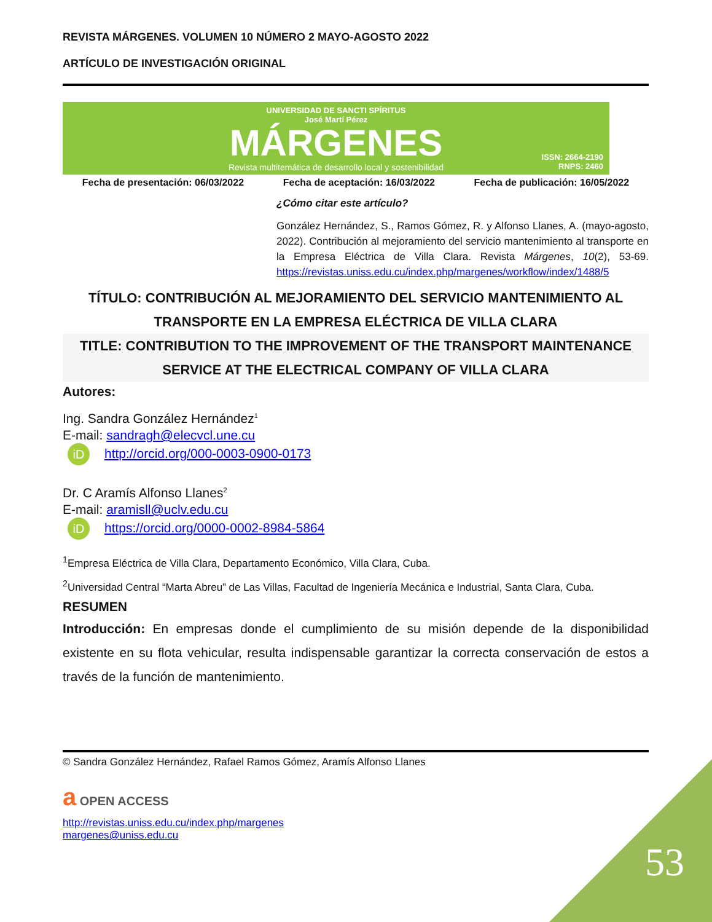REVISTA MÁRGENES. VOLUMEN 10 NÚMERO 2 MAYO-AGOSTO 2022
ARTÍCULO DE INVESTIGACIÓN ORIGINAL
UNIVERSIDAD DE SANCTI SPÍRITUS
José Martí Pérez
MÁRGENES
Revista multitemática de desarrollo local y sostenibilidad
ISSN: 2664-2190
RNPS: 2460
Fecha de presentación: 06/03/2022 Fecha de aceptación: 16/03/2022 Fecha de publicación: 16/05/2022
¿Cómo citar este artículo?
González Hernández, S., Ramos Gómez, R. y Alfonso Llanes, A. (mayo-agosto, 2022). Contribución al mejoramiento del servicio mantenimiento al transporte en la Empresa Eléctrica de Villa Clara. Revista Márgenes, 10(2), 53-69. https://revistas.uniss.edu.cu/index.php/margenes/workflow/index/1488/5
TÍTULO: CONTRIBUCIÓN AL MEJORAMIENTO DEL SERVICIO MANTENIMIENTO AL TRANSPORTE EN LA EMPRESA ELÉCTRICA DE VILLA CLARA
TITLE: CONTRIBUTION TO THE IMPROVEMENT OF THE TRANSPORT MAINTENANCE SERVICE AT THE ELECTRICAL COMPANY OF VILLA CLARA
Autores:
Ing. Sandra González Hernández<sup>1</sup>
E-mail: sandragh@elecvcl.une.cu
iD http://orcid.org/000-0003-0900-0173
Dr. C Aramís Alfonso Llanes<sup>2</sup>
E-mail: aramisll@uclv.edu.cu
iD https://orcid.org/0000-0002-8984-5864
<sup>1</sup> Empresa Eléctrica de Villa Clara, Departamento Económico, Villa Clara, Cuba.
<sup>2</sup> Universidad Central “Marta Abreu” de Las Villas, Facultad de Ingeniería Mecánica e Industrial, Santa Clara, Cuba.
RESUMEN
Introducción: En empresas donde el cumplimiento de su misión depende de la disponibilidad existente en su flota vehicular, resulta indispensable garantizar la correcta conservación de estos a través de la función de mantenimiento.
© Sandra González Hernández, Rafael Ramos Gómez, Aramís Alfonso Llanes
a OPEN ACCESS
http://revistas.uniss.edu.cu/index.php/margenes
margenes@uniss.edu.cu
53